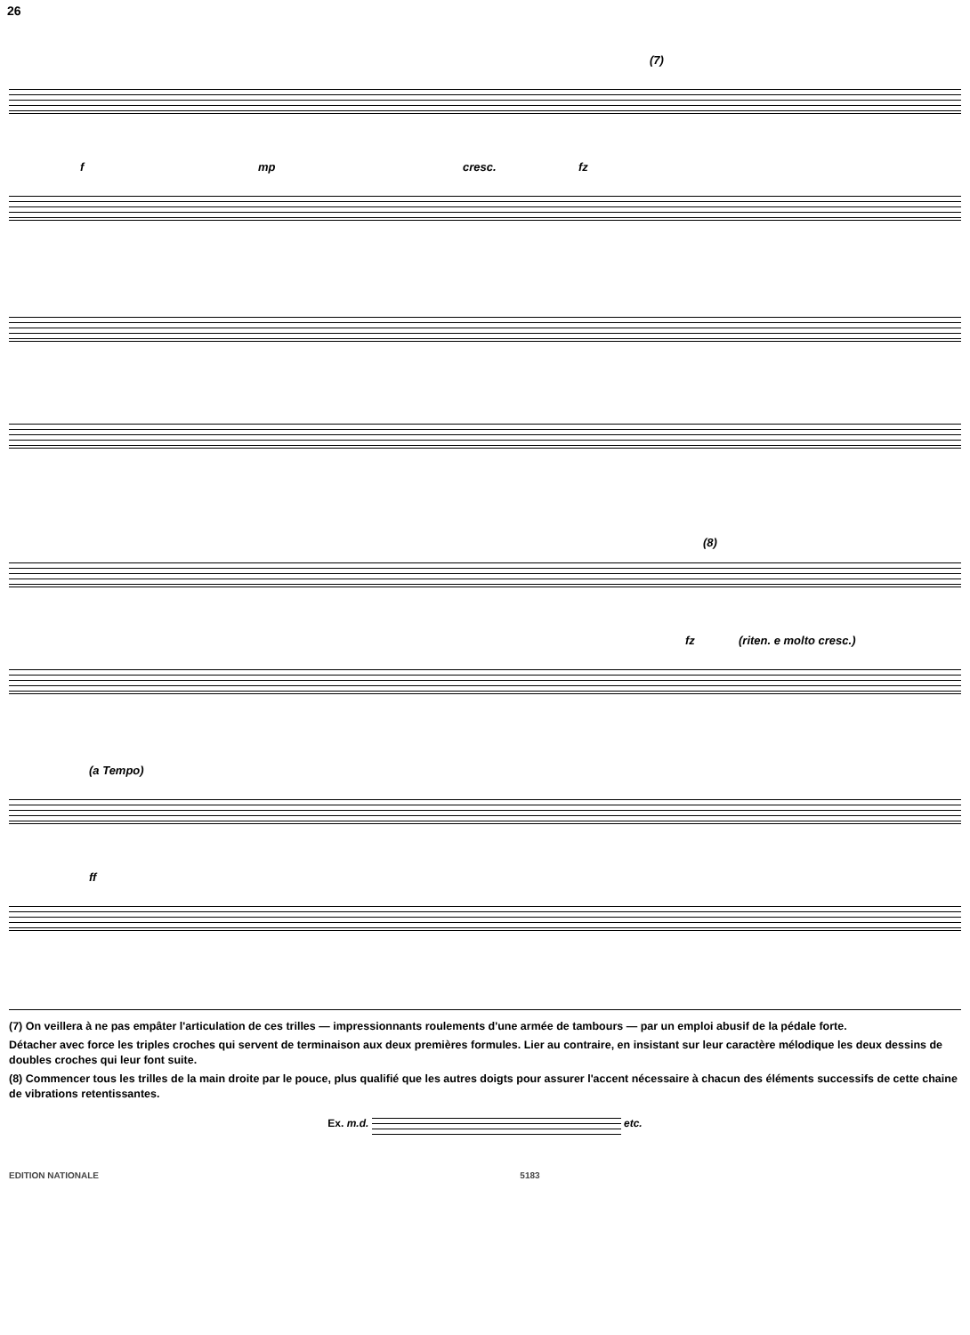26
(7)
f mp cresc. fz
(8)
fz (riten. e molto cresc.)
(a Tempo)
ff
(7) On veillera à ne pas empâter l'articulation de ces trilles — impressionnants roulements d'une armée de tambours — par un emploi abusif de la pédale forte.
Détacher avec force les triples croches qui servent de terminaison aux deux premières formules. Lier au contraire, en insistant sur leur caractère mélodique les deux dessins de doubles croches qui leur font suite.
(8) Commencer tous les trilles de la main droite par le pouce, plus qualifié que les autres doigts pour assurer l'accent nécessaire à chacun des éléments successifs de cette chaine de vibrations retentissantes.
Ex. m.d. etc.
EDITION NATIONALE 5183